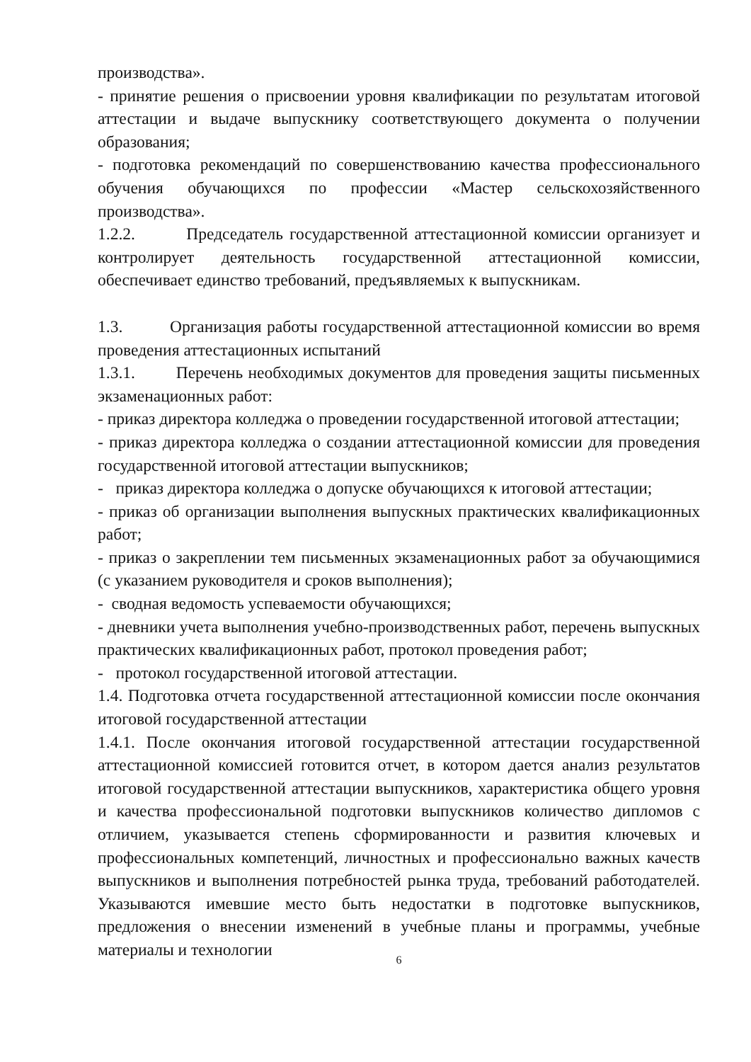производства».
- принятие решения о присвоении уровня квалификации по результатам итоговой аттестации и выдаче выпускнику соответствующего документа о получении образования;
- подготовка рекомендаций по совершенствованию качества профессионального обучения обучающихся по профессии «Мастер сельскохозяйственного производства».
1.2.2. Председатель государственной аттестационной комиссии организует и контролирует деятельность государственной аттестационной комиссии, обеспечивает единство требований, предъявляемых к выпускникам.
1.3. Организация работы государственной аттестационной комиссии во время проведения аттестационных испытаний
1.3.1. Перечень необходимых документов для проведения защиты письменных экзаменационных работ:
- приказ директора колледжа о проведении государственной итоговой аттестации;
- приказ директора колледжа о создании аттестационной комиссии для проведения государственной итоговой аттестации выпускников;
- приказ директора колледжа о допуске обучающихся к итоговой аттестации;
- приказ об организации выполнения выпускных практических квалификационных работ;
- приказ о закреплении тем письменных экзаменационных работ за обучающимися (с указанием руководителя и сроков выполнения);
- сводная ведомость успеваемости обучающихся;
- дневники учета выполнения учебно-производственных работ, перечень выпускных практических квалификационных работ, протокол проведения работ;
- протокол государственной итоговой аттестации.
1.4. Подготовка отчета государственной аттестационной комиссии после окончания итоговой государственной аттестации
1.4.1. После окончания итоговой государственной аттестации государственной аттестационной комиссией готовится отчет, в котором дается анализ результатов итоговой государственной аттестации выпускников, характеристика общего уровня и качества профессиональной подготовки выпускников количество дипломов с отличием, указывается степень сформированности и развития ключевых и профессиональных компетенций, личностных и профессионально важных качеств выпускников и выполнения потребностей рынка труда, требований работодателей. Указываются имевшие место быть недостатки в подготовке выпускников, предложения о внесении изменений в учебные планы и программы, учебные материалы и технологии
6